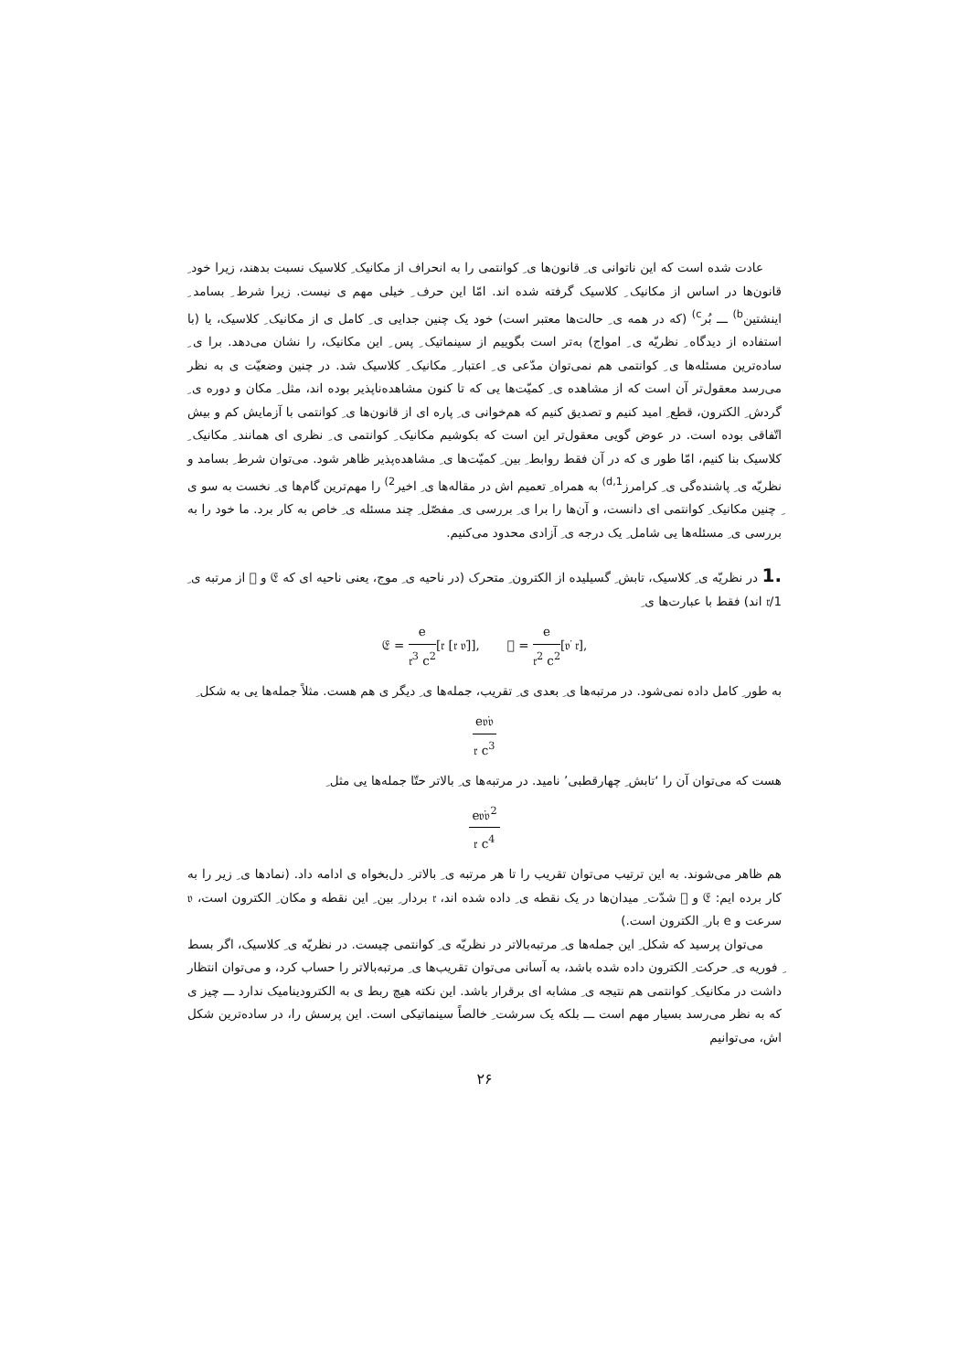عادت شده است که این ناتوانی ی ِ قانون‌ها ی ِ کوانتمی را به انحراف از مکانیک ِ کلاسیک نسبت بدهند، زیرا خود ِ قانون‌ها در اساس از مکانیک ِ کلاسیک گرفته شده اند. امّا این حرف ِ خیلی مهم ی نیست. زیرا شرط ِ بسامد ِ اینشتین<sup>b)</sup> ـــ بُر<sup>c)</sup> (که در همه ی ِ حالت‌ها معتبر است) خود یک چنین جدایی ی ِ کامل ی از مکانیک ِ کلاسیک، یا (با استفاده از دیدگاه ِ نظریّه ی ِ امواج) به‌تر است بگوییم از سینماتیک ِ پس ِ این مکانیک، را نشان می‌دهد. برا ی ِ ساده‌ترین مسئله‌ها ی ِ کوانتمی هم نمی‌توان مدّعی ی ِ اعتبار ِ مکانیک ِ کلاسیک شد. در چنین وضعیّت ی به نظر می‌رسد معقول‌تر آن است که از مشاهده ی ِ کمیّت‌ها یی که تا کنون مشاهده‌ناپذیر بوده اند، مثل ِ مکان و دوره ی ِ گردش ِ الکترون، قطع ِ امید کنیم و تصدیق کنیم که هم‌خوانی ی ِ پاره ای از قانون‌ها ی ِ کوانتمی با آزمایش کم و بیش اتّفاقی بوده است. در عوض گویی معقول‌تر این است که بکوشیم مکانیک ِ کوانتمی ی ِ نظری ای همانند ِ مکانیک ِ کلاسیک بنا کنیم، امّا طور ی که در آن فقط روابط ِ بین ِ کمیّت‌ها ی ِ مشاهده‌پذیر ظاهر شود. می‌توان شرط ِ بسامد و نظریّه ی ِ پاشنده‌گی ی ِ کرامرز<sup>1,d)</sup> به همراه ِ تعمیم اش در مقاله‌ها ی ِ اخیر<sup>2)</sup> را مهم‌ترین گام‌ها ی ِ نخست به سو ی ِ چنین مکانیک ِ کوانتمی ای دانست، و آن‌ها را برا ی ِ بررسی ی ِ مفصّل ِ چند مسئله ی ِ خاص به کار برد. ما خود را به بررسی ی ِ مسئله‌ها یی شامل ِ یک درجه ی ِ آزادی محدود می‌کنیم.
.1 در نظریّه ی ِ کلاسیک، تابش ِ گسیلیده از الکترون ِ متحرک (در ناحیه ی ِ موج، یعنی ناحیه ای که 𝔈 و 𝔋 از مرتبه ی ِ 1/𝔯 اند) فقط با عبارت‌ها ی ِ
𝔈 = e 𝔯<sup>3</sup> c<sup>2</sup>[𝔯 [𝔯 𝔳̇]], 𝔋 = e 𝔯<sup>2</sup> c<sup>2</sup>[𝔳̇ 𝔯],
به طور ِ کامل داده نمی‌شود. در مرتبه‌ها ی ِ بعدی ی ِ تقریب، جمله‌ها ی ِ دیگر ی هم هست. مثلاً جمله‌ها یی به شکل ِ
e𝔳̇𝔳 𝔯 c<sup>3</sup>
هست که می‌توان آن را ‘تابش ِ چهارقطبی’ نامید. در مرتبه‌ها ی ِ بالاتر حتّا جمله‌ها یی مثل ِ
e𝔳̇𝔳<sup>2</sup> 𝔯 c<sup>4</sup>
هم ظاهر می‌شوند. به این ترتیب می‌توان تقریب را تا هر مرتبه ی ِ بالاتر ِ دل‌بخواه ی ادامه داد. (نمادها ی ِ زیر را به کار برده ایم: 𝔈 و 𝔋 شدّت ِ میدان‌ها در یک نقطه ی ِ داده شده اند، 𝔯 بردار ِ بین ِ این نقطه و مکان ِ الکترون است، 𝔳 سرعت و e بار ِ الکترون است.)
می‌توان پرسید که شکل ِ این جمله‌ها ی ِ مرتبه‌بالاتر در نظریّه ی ِ کوانتمی چیست. در نظریّه ی ِ کلاسیک، اگر بسط ِ فوریه ی ِ حرکت ِ الکترون داده شده باشد، به آسانی می‌توان تقریب‌ها ی ِ مرتبه‌بالاتر را حساب کرد، و می‌توان انتظار داشت در مکانیک ِ کوانتمی هم نتیجه ی ِ مشابه ای برقرار باشد. این نکته هیچ ربط ی به الکترودینامیک ندارد ـــ چیز ی که به نظر می‌رسد بسیار مهم است ـــ بلکه یک سرشت ِ خالصاً سینماتیکی است. این پرسش را، در ساده‌ترین شکل اش، می‌توانیم
۲۶